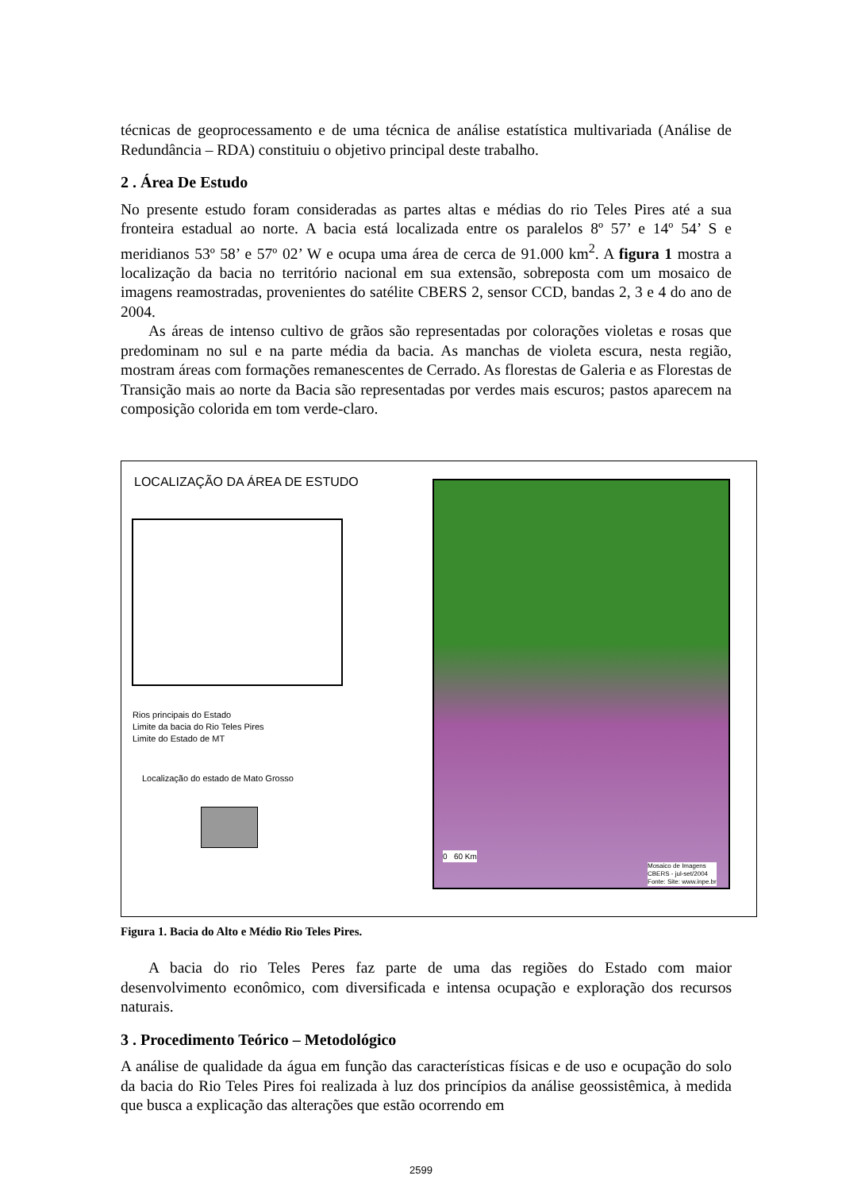técnicas de geoprocessamento e de uma técnica de análise estatística multivariada (Análise de Redundância – RDA) constituiu o objetivo principal deste trabalho.
2 . Área De Estudo
No presente estudo foram consideradas as partes altas e médias do rio Teles Pires até a sua fronteira estadual ao norte. A bacia está localizada entre os paralelos 8º 57’ e 14º 54’ S e meridianos 53º 58’ e 57º 02’ W e ocupa uma área de cerca de 91.000 km<sup>2</sup>. A figura 1 mostra a localização da bacia no território nacional em sua extensão, sobreposta com um mosaico de imagens reamostradas, provenientes do satélite CBERS 2, sensor CCD, bandas 2, 3 e 4 do ano de 2004.
As áreas de intenso cultivo de grãos são representadas por colorações violetas e rosas que predominam no sul e na parte média da bacia. As manchas de violeta escura, nesta região, mostram áreas com formações remanescentes de Cerrado. As florestas de Galeria e as Florestas de Transição mais ao norte da Bacia são representadas por verdes mais escuros; pastos aparecem na composição colorida em tom verde-claro.
LOCALIZAÇÃO DA ÁREA DE ESTUDO
Rios principais do Estado
Limite da bacia do Rio Teles Pires
Limite do Estado de MT
Localização do estado de Mato Grosso
0 60 Km
Mosaico de Imagens
CBERS - jul-set/2004
Fonte: Site: www.inpe.br
Figura 1. Bacia do Alto e Médio Rio Teles Pires.
A bacia do rio Teles Peres faz parte de uma das regiões do Estado com maior desenvolvimento econômico, com diversificada e intensa ocupação e exploração dos recursos naturais.
3 . Procedimento Teórico – Metodológico
A análise de qualidade da água em função das características físicas e de uso e ocupação do solo da bacia do Rio Teles Pires foi realizada à luz dos princípios da análise geossistêmica, à medida que busca a explicação das alterações que estão ocorrendo em
2599